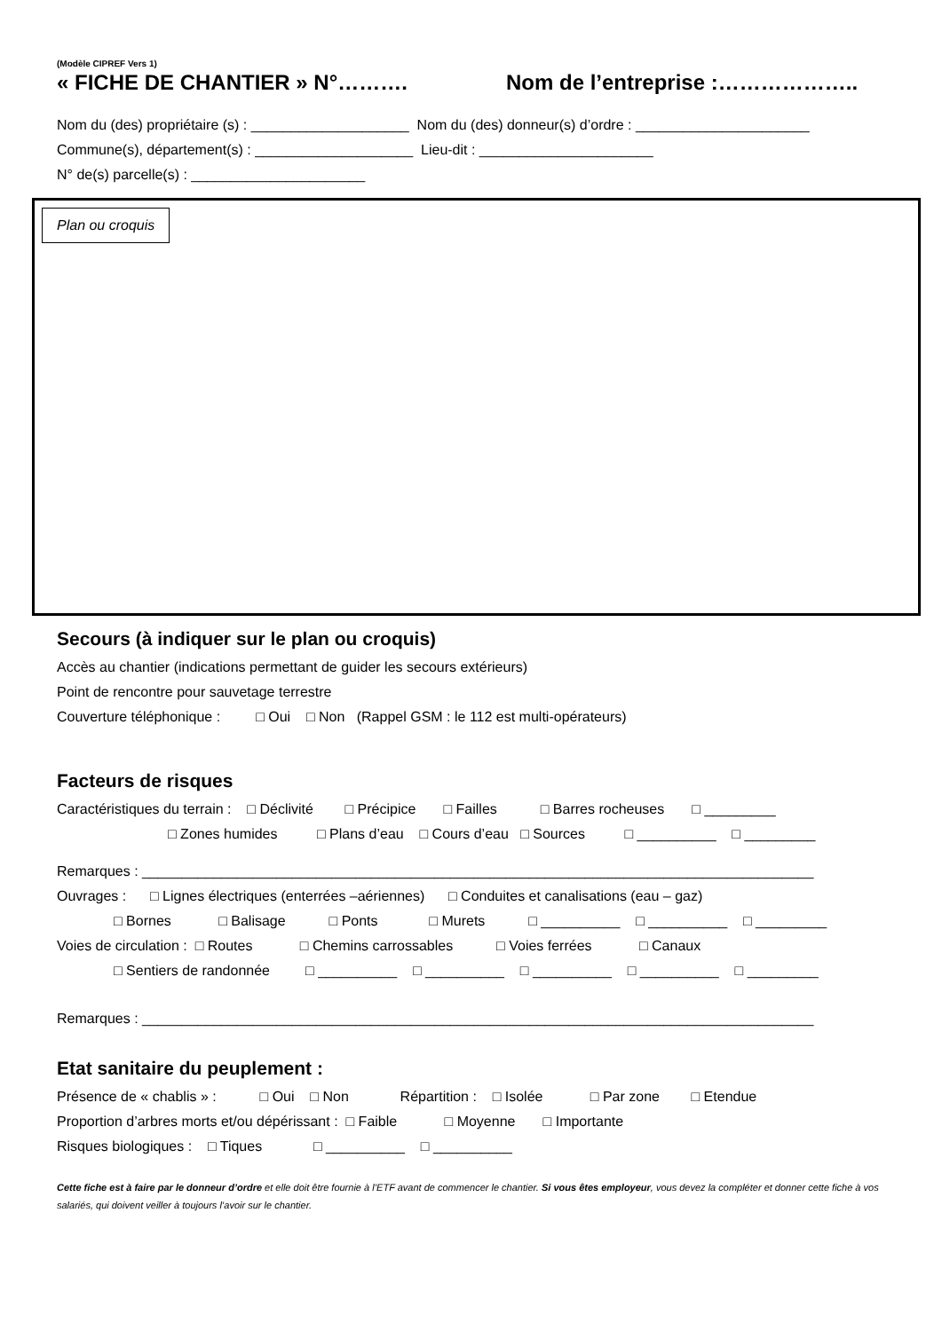(Modèle CIPREF Vers 1)
« FICHE DE CHANTIER » N°………. Nom de l’entreprise :………………..
Nom du (des) propriétaire (s) : ____________________ Nom du (des) donneur(s) d’ordre : ______________________
Commune(s), département(s) : ____________________ Lieu-dit : ______________________
N° de(s) parcelle(s) : ______________________
Plan ou croquis
Secours (à indiquer sur le plan ou croquis)
Accès au chantier (indications permettant de guider les secours extérieurs)
Point de rencontre pour sauvetage terrestre
Couverture téléphonique : □ Oui □ Non (Rappel GSM : le 112 est multi-opérateurs)
Facteurs de risques
Caractéristiques du terrain : □ Déclivité □ Précipice □ Failles □ Barres rocheuses □ _________
□ Zones humides □ Plans d’eau □ Cours d’eau □ Sources □ __________ □ _________
Remarques : _____________________________________________________________________________________
Ouvrages : □ Lignes électriques (enterrées –aériennes) □ Conduites et canalisations (eau – gaz)
□ Bornes □ Balisage □ Ponts □ Murets □ __________ □ __________ □ _________
Voies de circulation : □ Routes □ Chemins carrossables □ Voies ferrées □ Canaux
□ Sentiers de randonnée □ __________ □ __________ □ __________ □ __________ □ _________
Remarques : _____________________________________________________________________________________
Etat sanitaire du peuplement :
Présence de « chablis » : □ Oui □ Non Répartition : □ Isolée □ Par zone □ Etendue
Proportion d’arbres morts et/ou dépérissant : □ Faible □ Moyenne □ Importante
Risques biologiques : □ Tiques □ __________ □ __________
Cette fiche est à faire par le donneur d’ordre et elle doit être fournie à l’ETF avant de commencer le chantier. Si vous êtes employeur, vous devez la compléter et donner cette fiche à vos salariés, qui doivent veiller à toujours l’avoir sur le chantier.